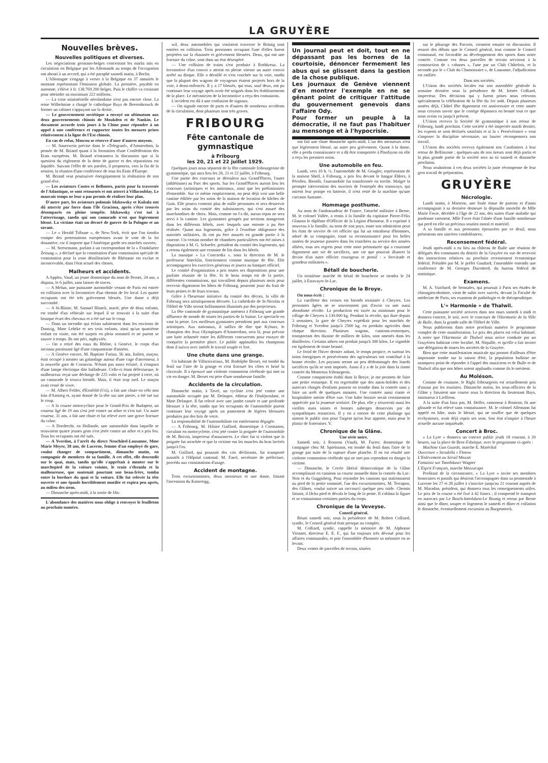LA GRUYÈRE
Nouvelles brèves.
Nouvelles politiques et diverses.
Les négociations germano-belges concernant les marks mis en circulation en Belgique par les Allemands au temps de l'occupation ont abouti à un accord, qui a été paraphé samedi matin, à Berlin.
L'Allemagne s'engage à verser à la Belgique en 37 annuités le montant représentant l'émission globale. La première, payable en automne, s'élève à fr. 138.769.200 belges. Puis le chiffre va croissant pour atteindre au maximum 222 millions.
— La crise ministérielle néerlandaise n'est pas encore close. La reine Wilhelmine a chargé le catholique Ruys de Beerenbrouck de former un cabinet s'appuyant sur la droite.
— Le gouvernement soviétique a envoyé un ultimatum aux deux gouvernements chinois de Moukden et de Nankin. Le document accorde trois jours à la Chine pour répondre à un appel à une conférence et rapporter toutes les mesures prises relativement à la ligne de l'Est chinois.
En cas de refus, Moscou se réserve d'user d'autres moyens.
— M. Sauerwein précise dans le «Telegraaf», d'Amsterdam, la pensée de M. Briand quant à la formation d'une Confédération des Etats européens. M. Briand n'entamera la discussion que si la question du règlement de la dette de guerre et des réparations est liquidée. Suivant l'effet de ses paroles, il proposera, vers la fin de la session, la réunion d'une conférence de tous les Etats d'Europe.
M. Briand veut poursuivre énergiquement la réalisation de son grand rêve.
— Les aviateurs Costes et Bellontes, partis pour la traversée de l'Atlantique, se sont retournés et ont atterri à Villacoublay. Le mauvais temps ne leur a pas permis de réaliser leur plan.
D'autre part, les aviateurs polonais Idzkowsky et Kubala ont dû atterrir par force dans l'île Graciosa, après s'être trouvés désemparés en pleine tempête. Idzkowsky s'est tué à l'atterrissage, tandis qui son camarade n'est que légèrement blessé. La victime était un décoré de guerre de la Pologne et un savant.
— Le « Herald Tribune », de New-York, écrit que l'on tiendra compte des protestations européennes avant le vote de la loi douanière, car il importe que l'Amérique garde ses marchés ouverts.
— M. Stresemann, parlant à un correspondant de la « Frankfurter Zeitung », a déclaré que la constitution d'une commission spéciale de constatation pour la zone démilitarisée de Rhénanie est exclue et inconcevable, dans l'état actuel des choses.
Malheurs et accidents.
A Apples, Vaud, un jeune domestique du nom de Pernet, 24 ans, a disparu, le 6 juillet, sans laisser de traces.
— A Melun, une puissante automobile venant de Paris est entrée en collision avec la locomotive d'un chemin de fer local. Les quatre occupants ont été très grièvement blessés. Une dame a déjà succombé.
— A St-Blaise, M. Samuel Blanck, marié, père de deux enfants, est tombé d'un véhicule sur lequel il se trouvait à la suite d'un brusque écart des chevaux et a été tué sur le coup.
— Dans un incendie qui éclata subitement dans les environs de Dantzig, Mme Lehrke et ses trois enfants, ainsi qu'un quatrième enfant en visite, ont été surpris en plein sommeil et ne purent se sauver à temps. Ils ont péri, asphyxiés.
— On a retiré des eaux du Rhône, à Genève, le corps d'un inconnu paraissant âgé d'une cinquantaine d'années.
— A Genève encore, M. Baptiste Farina, 56 ans, Italien, maçon, était occupé à monter un galandage autour d'une cage d'ascenseur, à la nouvelle gare de Cornavin. N'étant pas assez éclairé, il s'empara d'une lampe électrique dite balladeuse. Celle-ci étant défectueuse, le malheureux reçut une décharge de 225 volts et fut projeté à terre, où un camarade le trouva bientôt. Mais, il était trop tard. Le maçon avait cessé de vivre.
— M. Albert Felder, d'Erstfeld (Uri), a fait une chute en vélo non loin d'Amsteg et, ayant donné de la tête sur une pierre, a été tué sur le coup.
— A la course motocycliste pour le Grand-Prix de Budapest, un coureur âgé de 19 ans s'est jeté contre un arbre et s'est tué. Un autre coureur, 31 ans, a fait une chute et fut relevé avec une grave fracture du crâne.
— A Dordrecht, en Hollande, une automobile dans laquelle se trouvaient quatre jeunes gens s'est jetée contre un arbre et a pris feu. Tous les occupants ont été tués.
— A Yverdon, à l'arrêt du direct Neuchâtel-Lausanne, Mme Marie Meyer, 38 ans, de Lucerne, femme d'un employé de gare, voulut changer de compartiment, dimanche matin, en compagnie de membres de sa famille. A cet effet, elle descendit sur le quai, mais, tandis qu'elle s'apprêtait à monter sur le marchepied de la voiture voisine, le train s'ébranla et la malheureuse, que soutenait pourtant son beau-frère, tomba entre la bordure du quai et la voiture. Elle fut relevée la tête ouverte et une épaule horriblement mutilée et expira peu après, au milieu des siens.
— Dimanche après-midi, à la sortie de His-
L'abondance des matières nous oblige à renvoyer le feuilleton au prochain numéro.
wil, deux automobiles qui voulaient traverser le Brünig sont entrées en collision. Trois personnes occupant l'une d'elles furent projetées sur la chaussée et grièvement blessées. Deux, qui ont une fracture du crâne, sont dans un état désespéré.
— Une collision de trains s'est produite à Rothkreuz. La locomotive d'un convoi a atteint en pleine vitesse un autre convoi arrêté au disque. Elle a déraillé et s'est couchée sur la voie, tandis que la plupart des wagons de voyageurs étaient projetés hors de la voie, à demi-enfoncés. Il y a 17 blessés, qui tous, sauf deux, ont pu continuer leur voyage après avoir été soignés dans les établissements de la place. Le mécanicien de la locomotive a reçu des contusions.
L'accident est dû à une confusion de signaux.
— On signale encore de parts et d'autres de nombreux accidents de la circulation, dont plusieurs sont très graves.
FRIBOURG
Fête cantonale de gymnastique
à Fribourg
les 20, 21 et 22 juillet 1929.
Quelques jours nous séparent de la fête cantonale fribourgeoise de gymnastique, qui aura lieu les 20, 21 et 22 juillet, à Fribourg.
Une partie des concours se déroulera aux Grand'Places, l'autre (athlétisme) au Parc des sports. Sur les Grand'Places auront lieu les concours (artistiques et les nationaux, ainsi que les préliminaires d'ensemble. Sur ce même emplacement, on peut déjà voir une belle cantine édifiée par les soins de la maison de location de bâches de Guin. Elle pourra contenir plus de mille personnes et sera desservie par les soins du comité des subsistances, qui s'est assuré des marchandises de choix. Mais, comme on l'a dit, aucun repas ne sera servi à la cantine. Les gymnastes groupés par sections mangeront dans les différents hôtels, avec lesquels une entente a pu être réalisée. Quant aux logements, grâce à l'extrême obligeance des autorités militaires, ils ont pu être assurés en grande partie à la caserne. Un certain nombre de chambres particulières ont été mises à disposition à M. G. Schaefer, président du comité des logements, qui a retenu également une centaine de lits dans les hôtels.
La musique « La Concordia », sous la direction de M. le professeur Stœcklin, fonctionnera comme musique de fête. Elle accompagnera les exercices généraux et jouera au banquet officiel.
Le comité d'organisation a pris toutes ses dispositions pour une parfaite réussite de la fête. Si le beau temps est de la partie, différentes commissions, qui travaillent depuis plusieurs mois pour recevoir dignement les hôtes de Fribourg, pourront jouir du fruit de leurs peines et de leurs travaux.
Grâce à l'heureuse initiative du comité des décors, la ville de Fribourg sera artistiquement décorée. La cathédrale de St-Nicolas et l'Hôtel de Ville seront brillamment illuminés par des projecteurs.
La fête cantonale de gymnastique amènera à Fribourg une grande affluence de monde de toutes les parties de la Suisse. Le spectacle en vaut la peine. Les meilleurs gymnastes prendront part aux concours artistiques. Aux nationaux, il suffira de dire que Kyburz, le champion des Jeux Olympiques d'Amsterdam, sera là, pour prévoir une lutte acharnée entre les différents concurrents pour essayer de conquérir la première place. Le public applaudira les champions dont il suivra avec intérêt le travail souple et fort.
Une chute dans une grange.
Un habitant de Villarsiviriaux, M. Rodolphe Berset, est tombé du fenil sur l'aire de la grange et s'est fracturé les côtes et brisé la clavicule. Il a éprouvé une violente commotion cérébrale qui met sa vie en danger. M. Berset est père d'une nombreuse famille.
Accidents de la circulation.
Dimanche matin, à Tavel, un cycliste s'est jeté contre une automobile occupée par M. Delaspre, éditeur de l'Indépendant, et Mme Delaspre. Il fut relevé avec une jambe cassée et une profonde blessure à la tête, tandis que les occupants de l'automobile purent continuer leur voyage après un pansement de légères blessures produites par des bris de verre.
La responsabilité de l'automobiliste est entièrement dégagée.
— A Fribourg, M. Hilaire Gaillard, domestique à Cormanon, circulant en motocyclette, s'est jeté contre la poignée de l'automobile de M. Boivin, inspecteur d'assurances. Le choc fut si violent que la poignée fut arrachée et que la victime eut les muscles du bras lacérés jusqu'à l'os.
M. Gaillard, qui poussait des cris déchirants, fut transporté aussitôt à l'Hôpital cantonal. M. Fasel, secrétaire de préfecture, procéda aux constatations d'usage.
Accident de montagne.
Trois excursionnistes, deux messieurs et une dame, faisant l'ascension du Kaiseregg,
Un journal peut et doit, tout en ne dépassant pas les bornes de la courtoisie, dénoncer fermement les abus qui se glissent dans la gestion de la chose publique.
Les journaux de Genève viennent d'en montrer l'exemple en ne se gênant point de critiquer l'attitude du gouvernement genevois dans l'affaire Ody.
Pour former un peuple à la démocratie, il ne faut pas l'habituer au mensonge et à l'hypocrisie.
ont fait une chute dimanche après-midi. L'un des messieurs n'est que légèrement blessé, un autre peu grièvement. Quant à la dame, elle a perdu connaissance et a dû être transportée à Planfayon où elle a reçu les premiers soins.
Une automobile en feu.
Lundi, vers 10 h. ½, l'automobile de M. Gougler, représentant de la maison Shell, à Fribourg, a pris feu devant le hangar Ehlers, à Pérolles. Bientôt, l'automobile fut transformée en torche. Malgré la prompte intervention des ouvriers de l'entrepôt des tramways, qui mirent leur pompe en batterie, il n'est resté de la machine qu'une carcasse fumante.
Hommage posthume.
Au nom de l'ambassadeur de France, l'attaché militaire à Berne, M. le colonel Vallée, a remis à la famille du capitaine Pierre-Félix Glasson le diplôme d'Officier de la Légion d'honneur. Il a exprimé à nouveau à la famille, au nom de son pays, toute son admiration pour les états de service de cet officier qui fut un entraîneur d'hommes, adoré de sa compagnie, toute sa reconnaissance pour les belles années de jeunesse passées dans les tranchées au service des armées alliées, tous ses regrets pour cette mort prématurée qui a couronné dignement une vie de sacrifices, une vie que pourrait illustrer la devise d'un autre officier courageux et pensif : « Servitude et grandeur militaires ».
Bétail de boucherie.
Un troisième marché de bétail de boucherie se tiendra le 24 juillet, à Estavayer-le-Lac.
Chronique de la Broye.
On nous écrit :
La cueillette des cerises est bientôt terminée à Cheyres. Les personnes âgées ne se souviennent pas d'avoir vu une aussi abondante récolte. La production est taxée au minimum pour le village de Cheyres à 130.000 kg. Pendant la récolte, qui dure depuis 3 semaines, la gare de Cheyres expédiait pour les marchés de Fribourg et Yverdon jusqu'à 2500 kg. en produits agricoles dans chaque direction. Plusieurs wagons, camions-remorques, transportant des dizaine de milliers de kilos, sont amenés dans les distilleries. Certains arbres ont produit jusqu'à 300 kilos. Le vignoble est également de toute beauté.
Le froid de l'hiver dernier aidant, le temps propice, et surtout les soins énergiques et persévérants des agriculteurs ont contribué à la bonne récolte. Les paysans seront un peu dédommagés des lourds sacrifices qu'ils se sont imposés. Aussi il y a de la joie dans la riante contrée du Montreux fribourgeois.
Comme compatriote établi dans la Broye, je me permets de faire une petite remarque. Il est regrettable que des autos-bolides et des autocars chargés d'enfants passent en trombe dans la contrée sans y faire un arrêt de quelques minutes. Une contrée aussi riante et hospitalière mérite d'être vue. Une halte horaire serait certainement appréciée par la jeunesse scolaire. De plus, elle y trouverait aussi les vieilles mais saines et bonnes auberges desservies par de sympathiques tenanciers. Il y en a encore de cette phalange qui aiment le public non pour l'argent qu'on leur apporte, mais pour le plaisir de fraterniser. V.
Chronique de la Glâne.
Une série noire.
Samedi soir, à Rossens (Vaud), M. Furrer, domestique de campagne chez M. Spielmann, est tombé du fenil dans l'aire de la grange par suite de la rupture d'une planche. Il en est résulté une violente commotion cérébrale qui ne met pas cependant en danger la victime.
— Dimanche, le Cercle libéral démocratique de la Glâne accomplissait en camions sa course annuelle dans la contrée du Lac-Noir et du Guggisberg. Pour rejoindre les camions qui stationnaient au pied de la petite sommité, l'un des excursionnistes, M. Terrapon, des Glânes, voulut suivre un raccourci quelque peu raide. Chemin faisant, il lâcha pied et dévala le long de la pente. Il s'abîma la figure et se contusionna certaines parties du corps.
Chronique de la Veveyse.
Conseil général.
Réuni samedi soir, sous la présidence de M. Robert Colliard, syndic, le Conseil général était presque au complet.
M. Colliard, syndic, rappelle la mémoire de M. Alphonse Vionnet, directeur E. E. F., qui fut toujours très dévoué pour les affaires communales, et prie l'assemblée d'honorer sa mémoire en se levant.
Deux ventes de parcelles de terrain, situées
sur le pâturage des Paccots, viennent ensuite en discussion. Il ressort des débats que le Conseil général, tout comme le Conseil communal, est favorable au développement des sports dans notre contrée. Comme ces deux parcelles de terrain serviront à la construction de « cabanes », l'une par un Club Châtelois, et la seconde par le « Club du Chamossaire », de Lausanne, l'adjudication est ratifiée.
Dans nos sociétés.
L'Union des sociétés locales eut son assemblée générale la semaine dernière sous la présidence de M. Irénée Colliard, inspecteur. Des décisions qui y furent prises nous relevons spécialement la célébration de la fête du 1er août. Depuis plusieurs années déjà, Châtel fête dignement cet anniversaire et cette année nous croyons savoir que le cortège dépassera en beauté tout ce que nous avons vu jusqu'à présent.
L'Union recevra la Société de gymnastique à son retour de Fribourg, lundi prochain. Cette société a été inspectée mardi dernier, les experts se sont déclarés satisfaits et si la « Persévérance » veut s'imposer la discipline nécessaire, un laurier récompensera son travail.
L'Union des sociétés recevra également nos Carabiniers à leur retour de Bellinzone ; quelques-uns de nos tireurs sont déjà partis et la plus grande partie de la société sera au tir samedi et dimanche prochains.
Nous souhaitons à ces deux sociétés la juste récompense de leur gros travail de préparation.
GRUYÈRE
Nécrologie.
Lundi matin, à Marsens, une foule émue de parents et d'amis accompagnait à sa dernière demeure la dépouille mortelle de Mlle Marie Favre, décédée à l'âge de 22 ans, des suites d'une maladie qui pardonne rarement. Mlle Favre était l'aînée d'une famille nombreuse qui perd en elle un précieux soutien moral et matériel.
A sa famille et aux personnes éprouvées par ce deuil, nous présentons nos sincères condoléances.
Recensement fédéral.
Jeudi après-midi a eu lieu au château de Bulle une réunion de délégués des communes du district de la Gruyère en vue de recevoir des instructions relatives au prochain recensement économique fédéral. Présidée par M. le préfet Gaudard, l'assemblée entendit une conférence de M. Georges Ducotterd, du bureau fédéral de statistique.
Examens.
M. A. Vuichard, de Semsales, qui poursuit à Paris ses études de chirurgien-dentiste, vient de subir avec succès, devant la Faculté de médecine de Paris, ses examens de pathologie et de thérapeuthique.
L'« Harmonie » de Thalwil.
Cette puissante société arrivera dans nos murs samedi à midi et donnera concert, le soir, avec le concours de l'Harmonie de la Ville de Bulle, dans la grande salle de l'Hôtel de Ville.
Nous publierons dans notre prochain numéro le programme complet de cette manifestation. Le prix des places est celui habituel. A noter que l'Harmonie de Thalwil nous arrive conduite par un Gruyérien habitant cette localité, M. Niquille, et qu'elle a fait inviter une délégation de toutes les sociétés de la Gruyère.
Bien que cette manifestation musicale qui promet d'ailleurs d'être imposante tombe sur la saison d'été, la population bulloise ne manquera point de répondre à l'appel des musiciens et de Bulle et de Thalwil afin que nos hôtes soient applaudis comme ils le méritent.
Au Moléson.
Comme de coutume, le Righi fribourgeois est actuellement pris d'assaut par les touristes. Dimanche matin, les sous-officiers de la Glâne y faisaient une course sous la direction du lieutenant Bays, instituteur à Lieffrens.
A la suite d'un faux pas, M. Helfer, ramoneur à Romont, fit une glissade et fut relevé sans connaissance. M. le colonel Allemann fut appelé en hâte, mais le blessé, qui ne souffre que de quelques ecchymoses, avait déjà repris ses sens. Son état n'inspire à l'heure actuelle aucune inquiétude.
Concert à Broc.
« La Lyre » donnera un concert public jeudi 18 courant, à 20 heures, sur la place de Broc-Fabrique, avec le programme ci-après :
Machine Gun Guards, marche E. Maréchal
Ouverture « Stradella » Flotow
L'Enlèvement au Sérail Mozart
Fantaisie sur Tannhäuser Wagner
L'Esprit Français, marche Mezzacapo
Profitant de la circonstance, « La Lyre » invite ses membres honoraires et passifs qui désirent l'accompagner dans sa promenade à Lucerne les 27 et 28 juillet à s'inscrire jusqu'au 21 courant auprès de M. Maradan, président, qui donnera tous les renseignements utiles. Le prix de la course a été fixé à 42 francs ; il comprend le transport en autocars par Le Bruch-Interlaken-Le Brunig et retour par Berne ainsi que le dîner, souper et logement le samedi et dîner et collation le dimanche, éventuellement excursion au Burgenstock.